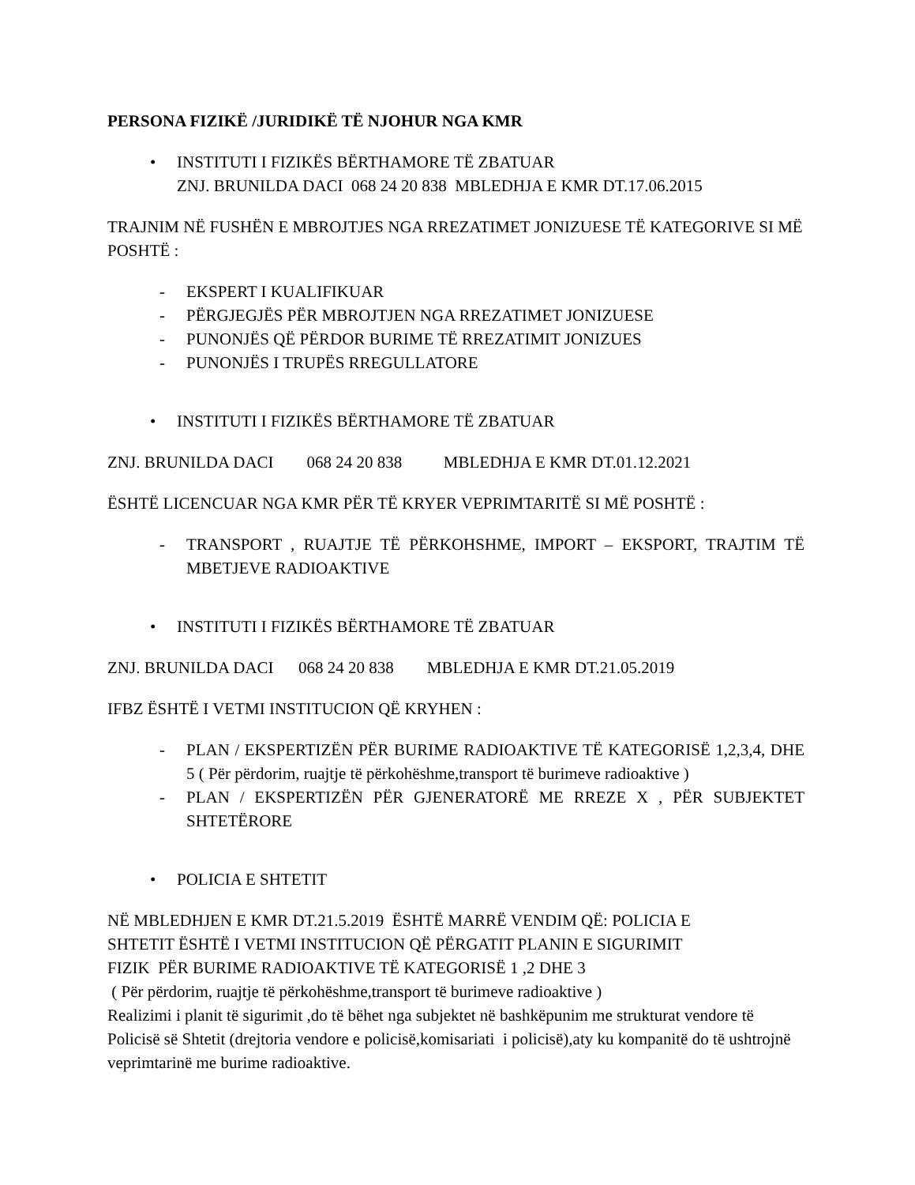PERSONA FIZIKË /JURIDIKË TË NJOHUR NGA KMR
• INSTITUTI I FIZIKËS BËRTHAMORE TË ZBATUAR
ZNJ. BRUNILDA DACI 068 24 20 838 MBLEDHJA E KMR DT.17.06.2015
TRAJNIM NË FUSHËN E MBROJTJES NGA RREZATIMET JONIZUESE TË KATEGORIVE SI MË POSHTË :
- EKSPERT I KUALIFIKUAR
- PËRGJEGJËS PËR MBROJTJEN NGA RREZATIMET JONIZUESE
- PUNONJËS QË PËRDOR BURIME TË RREZATIMIT JONIZUES
- PUNONJËS I TRUPËS RREGULLATORE
• INSTITUTI I FIZIKËS BËRTHAMORE TË ZBATUAR
ZNJ. BRUNILDA DACI 068 24 20 838 MBLEDHJA E KMR DT.01.12.2021
ËSHTË LICENCUAR NGA KMR PËR TË KRYER VEPRIMTARITË SI MË POSHTË :
- TRANSPORT , RUAJTJE TË PËRKOHSHME, IMPORT – EKSPORT, TRAJTIM TË MBETJEVE RADIOAKTIVE
• INSTITUTI I FIZIKËS BËRTHAMORE TË ZBATUAR
ZNJ. BRUNILDA DACI 068 24 20 838 MBLEDHJA E KMR DT.21.05.2019
IFBZ ËSHTË I VETMI INSTITUCION QË KRYHEN :
- PLAN / EKSPERTIZËN PËR BURIME RADIOAKTIVE TË KATEGORISË 1,2,3,4, DHE 5 ( Për përdorim, ruajtje të përkohëshme,transport të burimeve radioaktive )
- PLAN / EKSPERTIZËN PËR GJENERATORË ME RREZE X , PËR SUBJEKTET SHTETËRORE
• POLICIA E SHTETIT
NË MBLEDHJEN E KMR DT.21.5.2019 ËSHTË MARRË VENDIM QË: POLICIA E
SHTETIT ËSHTË I VETMI INSTITUCION QË PËRGATIT PLANIN E SIGURIMIT
FIZIK PËR BURIME RADIOAKTIVE TË KATEGORISË 1 ,2 DHE 3
( Për përdorim, ruajtje të përkohëshme,transport të burimeve radioaktive )
Realizimi i planit të sigurimit ,do të bëhet nga subjektet në bashkëpunim me strukturat vendore të Policisë së Shtetit (drejtoria vendore e policisë,komisariati i policisë),aty ku kompanitë do të ushtrojnë veprimtarinë me burime radioaktive.